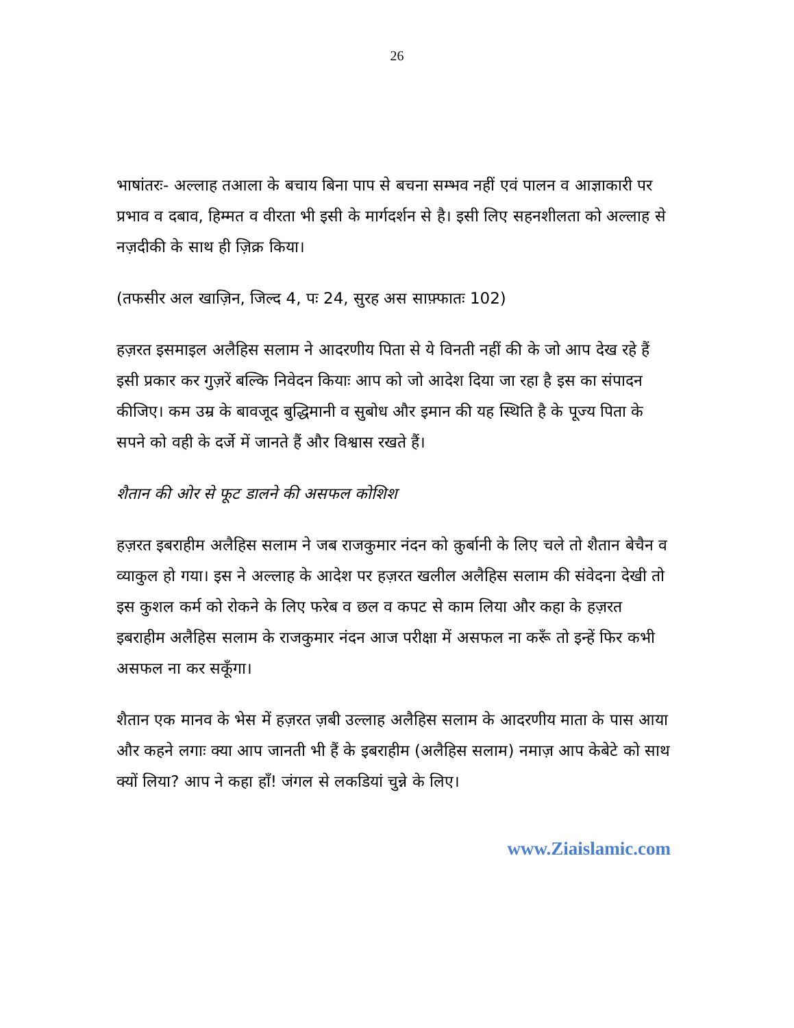26
भाषांतरः- अल्लाह तआला के बचाय बिना पाप से बचना सम्भव नहीं एवं पालन व आज्ञाकारी पर प्रभाव व दबाव, हिम्मत व वीरता भी इसी के मार्गदर्शन से है। इसी लिए सहनशीलता को अल्लाह से नज़दीकी के साथ ही ज़िक्र किया।
(तफसीर अल खाज़िन, जिल्द 4, पः 24, सुरह अस साफ़्फातः 102)
हज़रत इसमाइल अलैहिस सलाम ने आदरणीय पिता से ये विनती नहीं की के जो आप देख रहे हैं इसी प्रकार कर गुज़रें बल्कि निवेदन कियाः आप को जो आदेश दिया जा रहा है इस का संपादन कीजिए। कम उम्र के बावजूद बुद्धिमानी व सुबोध और इमान की यह स्थिति है के पूज्य पिता के सपने को वही के दर्जे में जानते हैं और विश्वास रखते हैं।
शैतान की ओर से फूट डालने की असफल कोशिश
हज़रत इबराहीम अलैहिस सलाम ने जब राजकुमार नंदन को क़ुर्बानी के लिए चले तो शैतान बेचैन व व्याकुल हो गया। इस ने अल्लाह के आदेश पर हज़रत खलील अलैहिस सलाम की संवेदना देखी तो इस कुशल कर्म को रोकने के लिए फरेब व छल व कपट से काम लिया और कहा के हज़रत इबराहीम अलैहिस सलाम के राजकुमार नंदन आज परीक्षा में असफल ना करूँ तो इन्हें फिर कभी असफल ना कर सकूँगा।
शैतान एक मानव के भेस में हज़रत ज़बी उल्लाह अलैहिस सलाम के आदरणीय माता के पास आया और कहने लगाः क्या आप जानती भी हैं के इबराहीम (अलैहिस सलाम) नमाज़ आप केबेटे को साथ क्यों लिया? आप ने कहा हाँ! जंगल से लकडियां चुन्ने के लिए।
www.Ziaislamic.com